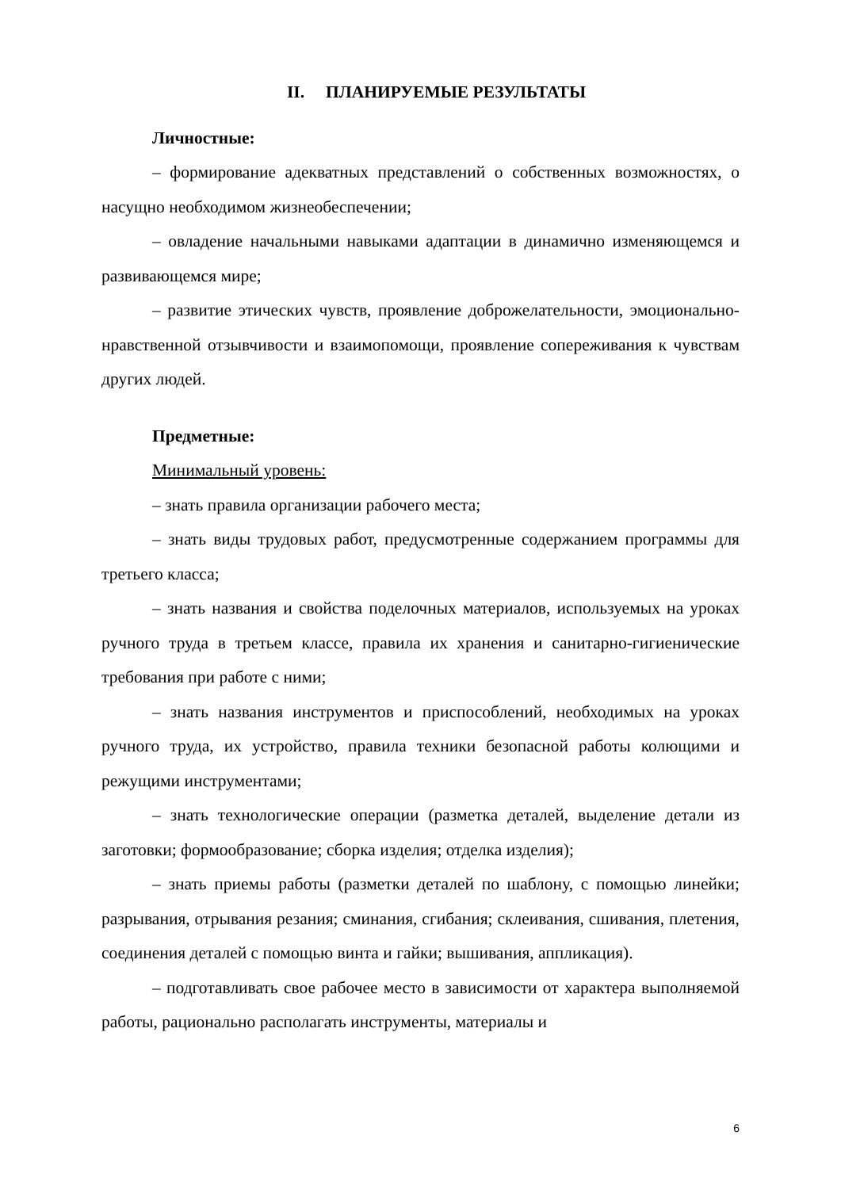II. ПЛАНИРУЕМЫЕ РЕЗУЛЬТАТЫ
Личностные:
– формирование адекватных представлений о собственных возможностях, о насущно необходимом жизнеобеспечении;
– овладение начальными навыками адаптации в динамично изменяющемся и развивающемся мире;
– развитие этических чувств, проявление доброжелательности, эмоционально-нравственной отзывчивости и взаимопомощи, проявление сопереживания к чувствам других людей.
Предметные:
Минимальный уровень:
– знать правила организации рабочего места;
– знать виды трудовых работ, предусмотренные содержанием программы для третьего класса;
– знать названия и свойства поделочных материалов, используемых на уроках ручного труда в третьем классе, правила их хранения и санитарно-гигиенические требования при работе с ними;
– знать названия инструментов и приспособлений, необходимых на уроках ручного труда, их устройство, правила техники безопасной работы колющими и режущими инструментами;
– знать технологические операции (разметка деталей, выделение детали из заготовки; формообразование; сборка изделия; отделка изделия);
– знать приемы работы (разметки деталей по шаблону, с помощью линейки; разрывания, отрывания резания; сминания, сгибания; склеивания, сшивания, плетения, соединения деталей с помощью винта и гайки; вышивания, аппликация).
– подготавливать свое рабочее место в зависимости от характера выполняемой работы, рационально располагать инструменты, материалы и
6